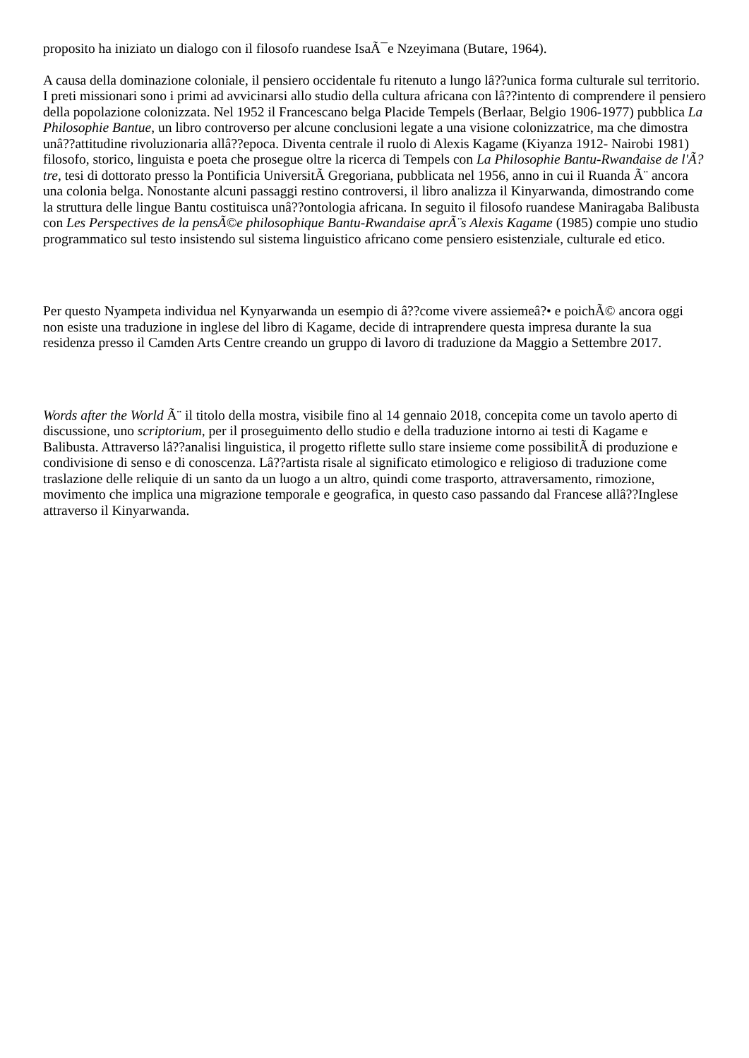proposito ha iniziato un dialogo con il filosofo ruandese IsaÃ¯e Nzeyimana (Butare, 1964).
A causa della dominazione coloniale, il pensiero occidentale fu ritenuto a lungo lâ??unica forma culturale sul territorio. I preti missionari sono i primi ad avvicinarsi allo studio della cultura africana con lâ??intento di comprendere il pensiero della popolazione colonizzata. Nel 1952 il Francescano belga Placide Tempels (Berlaar, Belgio 1906-1977) pubblica La Philosophie Bantue, un libro controverso per alcune conclusioni legate a una visione colonizzatrice, ma che dimostra unâ??attitudine rivoluzionaria allâ??epoca. Diventa centrale il ruolo di Alexis Kagame (Kiyanza 1912- Nairobi 1981) filosofo, storico, linguista e poeta che prosegue oltre la ricerca di Tempels con La Philosophie Bantu-Rwandaise de l'Ã?tre, tesi di dottorato presso la Pontificia UniversitÃ Gregoriana, pubblicata nel 1956, anno in cui il Ruanda Ã¨ ancora una colonia belga. Nonostante alcuni passaggi restino controversi, il libro analizza il Kinyarwanda, dimostrando come la struttura delle lingue Bantu costituisca unâ??ontologia africana. In seguito il filosofo ruandese Maniragaba Balibusta con Les Perspectives de la pensÃ©e philosophique Bantu-Rwandaise aprÃ¨s Alexis Kagame (1985) compie uno studio programmatico sul testo insistendo sul sistema linguistico africano come pensiero esistenziale, culturale ed etico.
Per questo Nyampeta individua nel Kynyarwanda un esempio di â??come vivere assiemeâ?• e poichÃ© ancora oggi non esiste una traduzione in inglese del libro di Kagame, decide di intraprendere questa impresa durante la sua residenza presso il Camden Arts Centre creando un gruppo di lavoro di traduzione da Maggio a Settembre 2017.
Words after the World Ã¨ il titolo della mostra, visibile fino al 14 gennaio 2018, concepita come un tavolo aperto di discussione, uno scriptorium, per il proseguimento dello studio e della traduzione intorno ai testi di Kagame e Balibusta. Attraverso lâ??analisi linguistica, il progetto riflette sullo stare insieme come possibilitÃ di produzione e condivisione di senso e di conoscenza. Lâ??artista risale al significato etimologico e religioso di traduzione come traslazione delle reliquie di un santo da un luogo a un altro, quindi come trasporto, attraversamento, rimozione, movimento che implica una migrazione temporale e geografica, in questo caso passando dal Francese allâ??Inglese attraverso il Kinyarwanda.